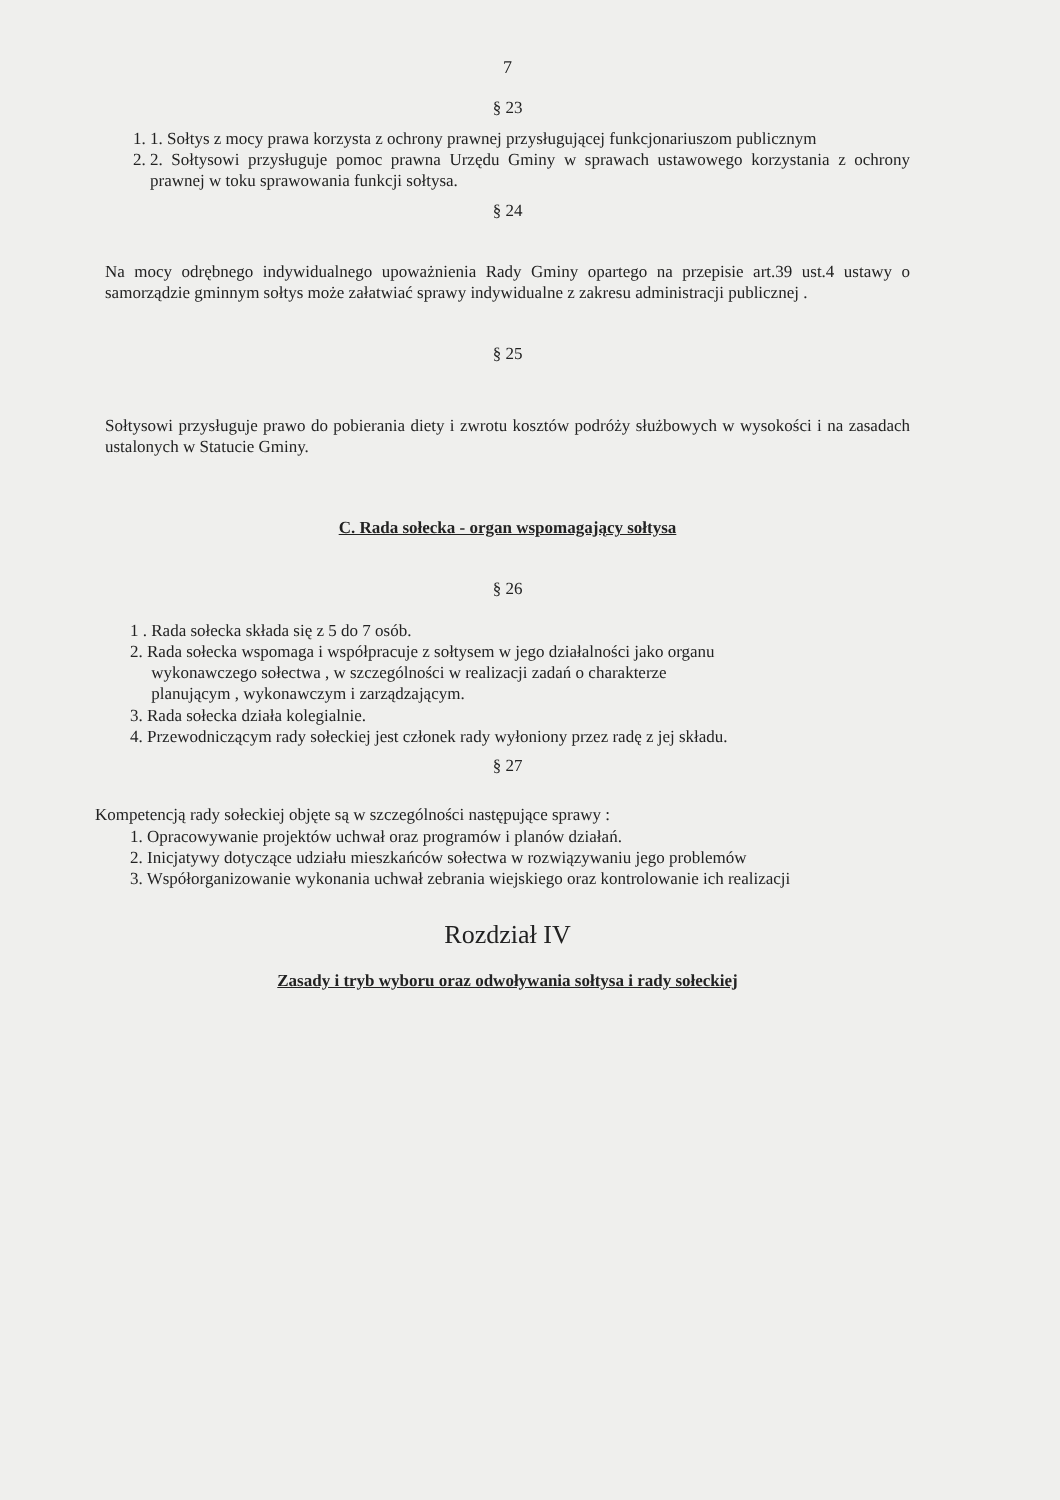7
§ 23
1. 1. Sołtys z mocy prawa korzysta z ochrony prawnej przysługującej funkcjonariuszom publicznym
2. 2. Sołtysowi przysługuje pomoc prawna Urzędu Gminy w sprawach ustawowego korzystania z ochrony prawnej w toku sprawowania funkcji sołtysa.
§ 24
Na mocy odrębnego indywidualnego upoważnienia Rady Gminy opartego na przepisie art.39 ust.4 ustawy o samorządzie gminnym sołtys może załatwiać sprawy indywidualne z zakresu administracji publicznej .
§ 25
Sołtysowi przysługuje prawo do pobierania diety i zwrotu kosztów podróży służbowych w wysokości i na zasadach ustalonych w Statucie Gminy.
C. Rada sołecka - organ wspomagający sołtysa
§ 26
1 . Rada sołecka składa się z 5 do 7 osób.
2. Rada sołecka wspomaga i współpracuje z sołtysem w jego działalności jako organu
wykonawczego sołectwa , w szczególności w realizacji zadań o charakterze
planującym , wykonawczym i zarządzającym.
3. Rada sołecka działa kolegialnie.
4. Przewodniczącym rady sołeckiej jest członek rady wyłoniony przez radę z jej składu.
§ 27
Kompetencją rady sołeckiej objęte są w szczególności następujące sprawy :
1. Opracowywanie projektów uchwał oraz programów i planów działań.
2. Inicjatywy dotyczące udziału mieszkańców sołectwa w rozwiązywaniu jego problemów
3. Współorganizowanie wykonania uchwał zebrania wiejskiego oraz kontrolowanie ich realizacji
Rozdział IV
Zasady i tryb wyboru oraz odwoływania sołtysa i rady sołeckiej